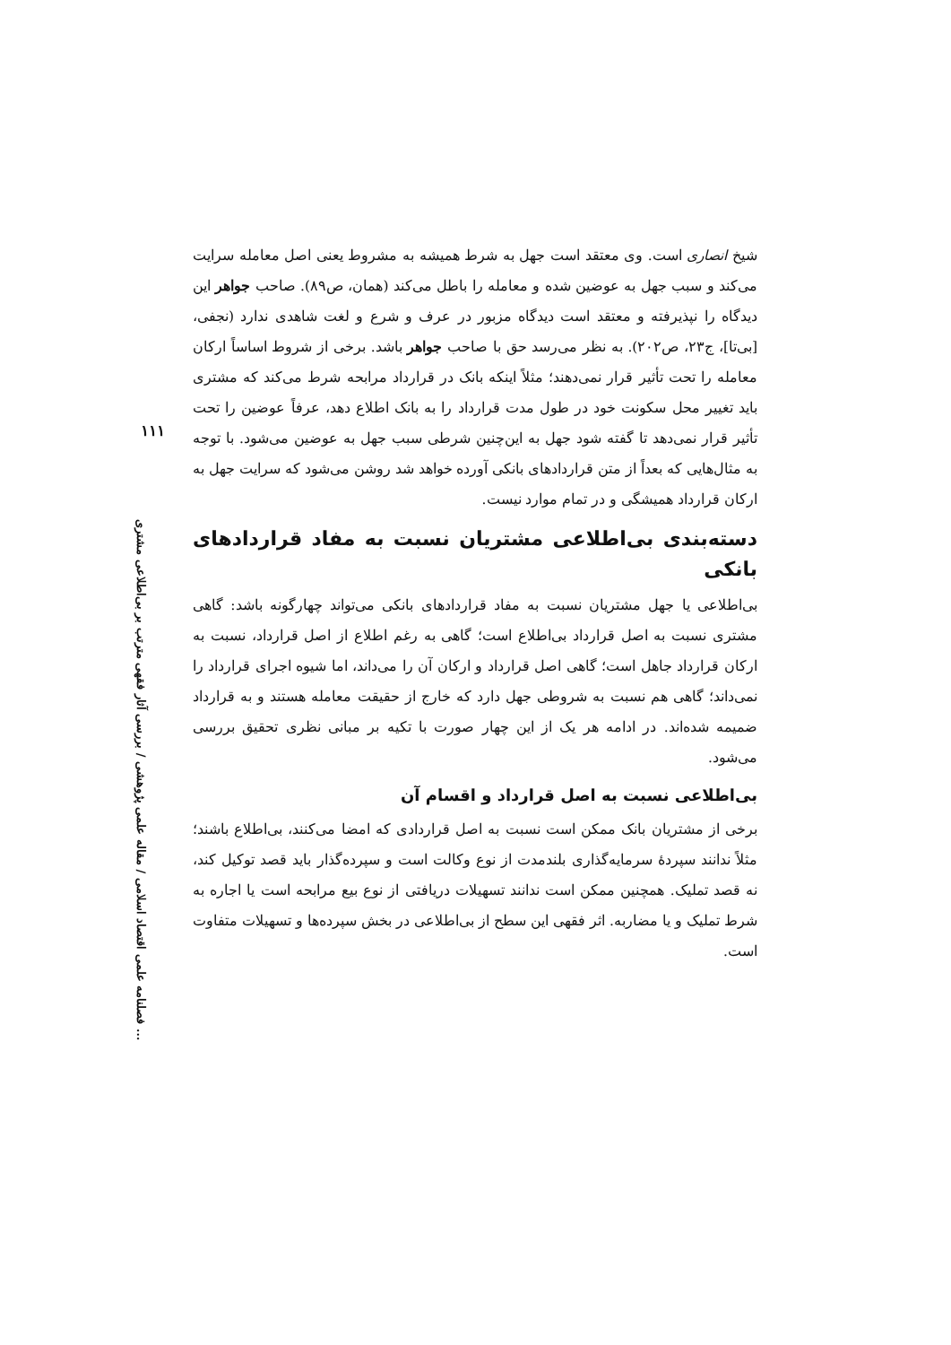شیخ انصاری است. وی معتقد است جهل به شرط همیشه به مشروط یعنی اصل معامله سرایت می‌کند و سبب جهل به عوضین شده و معامله را باطل می‌کند (همان، ص۸۹). صاحب جواهر این دیدگاه را نپذیرفته و معتقد است دیدگاه مزبور در عرف و شرع و لغت شاهدی ندارد (نجفی، [بی‌تا]، ج۲۳، ص۲۰۲). به نظر می‌رسد حق با صاحب جواهر باشد. برخی از شروط اساساً ارکان معامله را تحت تأثیر قرار نمی‌دهند؛ مثلاً اینکه بانک در قرارداد مرابحه شرط می‌کند که مشتری باید تغییر محل سکونت خود در طول مدت قرارداد را به بانک اطلاع دهد، عرفاً عوضین را تحت تأثیر قرار نمی‌دهد تا گفته شود جهل به این‌چنین شرطی سبب جهل به عوضین می‌شود. با توجه به مثال‌هایی که بعداً از متن قراردادهای بانکی آورده خواهد شد روشن می‌شود که سرایت جهل به ارکان قرارداد همیشگی و در تمام موارد نیست.
دسته‌بندی بی‌اطلاعی مشتریان نسبت به مفاد قراردادهای بانکی
بی‌اطلاعی یا جهل مشتریان نسبت به مفاد قراردادهای بانکی می‌تواند چهارگونه باشد: گاهی مشتری نسبت به اصل قرارداد بی‌اطلاع است؛ گاهی به رغم اطلاع از اصل قرارداد، نسبت به ارکان قرارداد جاهل است؛ گاهی اصل قرارداد و ارکان آن را می‌داند، اما شیوه اجرای قرارداد را نمی‌داند؛ گاهی هم نسبت به شروطی جهل دارد که خارج از حقیقت معامله هستند و به قرارداد ضمیمه شده‌اند. در ادامه هر یک از این چهار صورت با تکیه بر مبانی نظری تحقیق بررسی می‌شود.
بی‌اطلاعی نسبت به اصل قرارداد و اقسام آن
برخی از مشتریان بانک ممکن است نسبت به اصل قراردادی که امضا می‌کنند، بی‌اطلاع باشند؛ مثلاً ندانند سپردهٔ سرمایه‌گذاری بلندمدت از نوع وکالت است و سپرده‌گذار باید قصد توکیل کند، نه قصد تملیک. همچنین ممکن است ندانند تسهیلات دریافتی از نوع بیع مرابحه است یا اجاره به شرط تملیک و یا مضاربه. اثر فقهی این سطح از بی‌اطلاعی در بخش سپرده‌ها و تسهیلات متفاوت است.
۱۱۱
فصلنامه علمی اقتصاد اسلامی / مقاله علمی پژوهشی / بررسی آثار فقهی مترتب بر بی‌اطلاعی مشتری ...